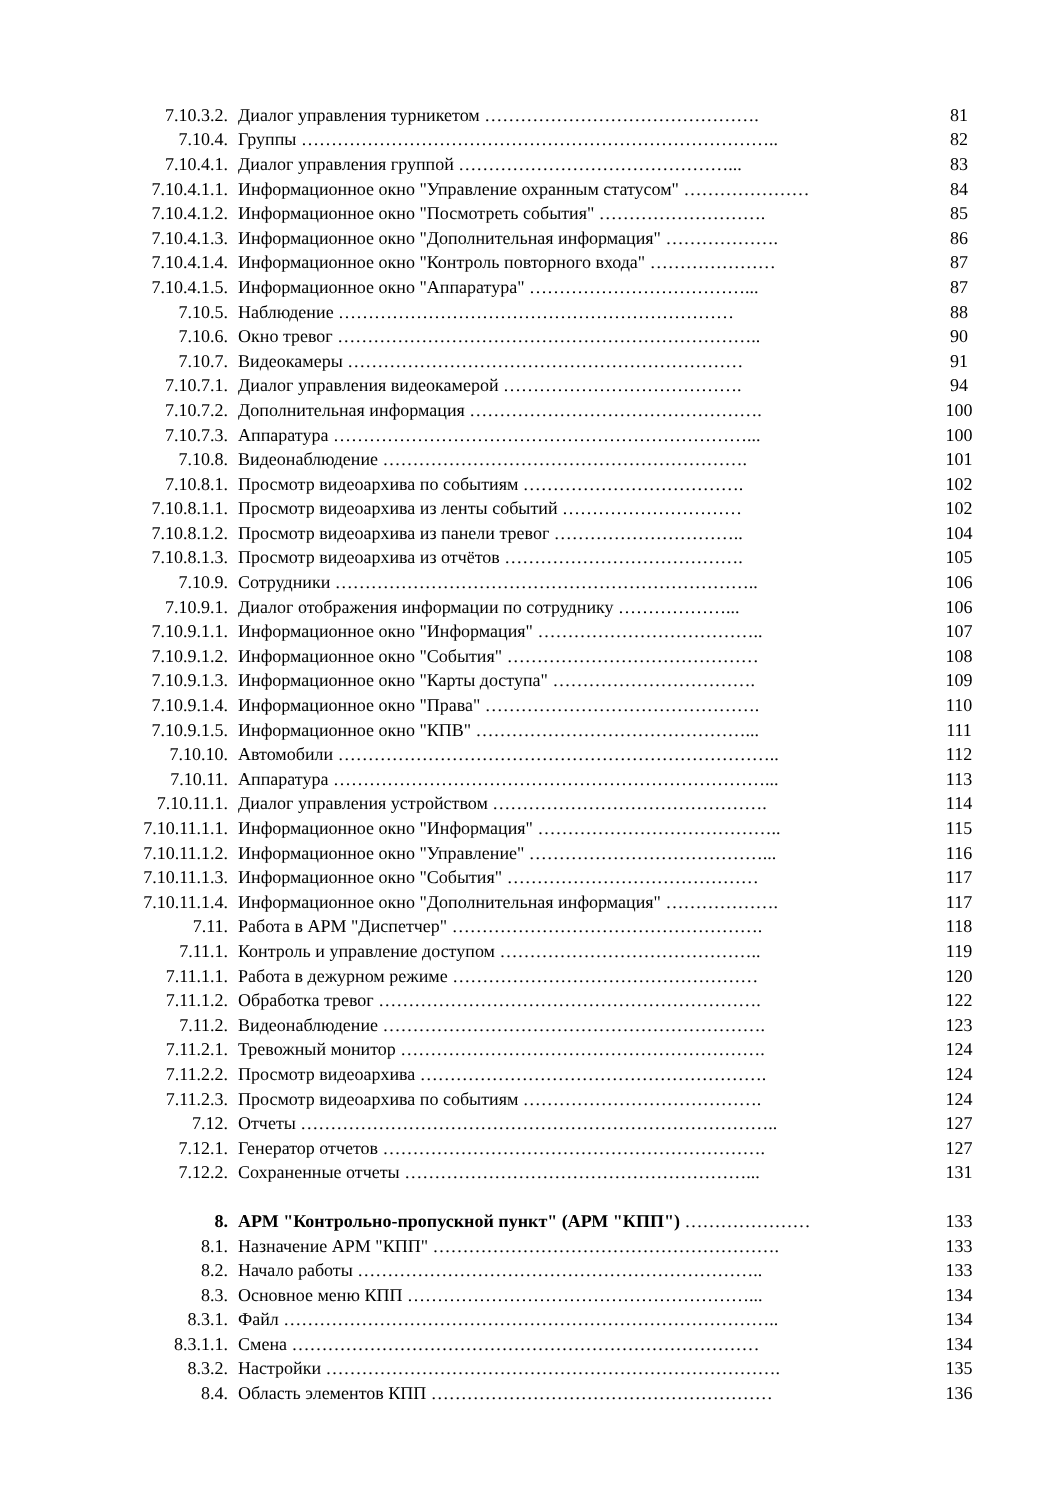| 7.10.3.2. | Диалог управления турникетом ………………………………………. | 81 |
| 7.10.4. | Группы …………………………………………………………………….. | 82 |
| 7.10.4.1. | Диалог управления группой ………………………………………... | 83 |
| 7.10.4.1.1. | Информационное окно "Управление охранным статусом" ………………… | 84 |
| 7.10.4.1.2. | Информационное окно "Посмотреть события" ………………………. | 85 |
| 7.10.4.1.3. | Информационное окно "Дополнительная информация" ………………. | 86 |
| 7.10.4.1.4. | Информационное окно "Контроль повторного входа" ………………… | 87 |
| 7.10.4.1.5. | Информационное окно "Аппаратура" ………………………………... | 87 |
| 7.10.5. | Наблюдение ………………………………………………………… | 88 |
| 7.10.6. | Окно тревог …………………………………………………………….. | 90 |
| 7.10.7. | Видеокамеры ………………………………………………………… | 91 |
| 7.10.7.1. | Диалог управления видеокамерой …………………………………. | 94 |
| 7.10.7.2. | Дополнительная информация …………………………………………. | 100 |
| 7.10.7.3. | Аппаратура ……………………………………………………………... | 100 |
| 7.10.8. | Видеонаблюдение ……………………………………………………. | 101 |
| 7.10.8.1. | Просмотр видеоархива по событиям ………………………………. | 102 |
| 7.10.8.1.1. | Просмотр видеоархива из ленты событий ………………………… | 102 |
| 7.10.8.1.2. | Просмотр видеоархива из панели тревог ………………………….. | 104 |
| 7.10.8.1.3. | Просмотр видеоархива из отчётов …………………………………. | 105 |
| 7.10.9. | Сотрудники …………………………………………………………….. | 106 |
| 7.10.9.1. | Диалог отображения информации по сотруднику ………………... | 106 |
| 7.10.9.1.1. | Информационное окно "Информация" ……………………………….. | 107 |
| 7.10.9.1.2. | Информационное окно "События" …………………………………… | 108 |
| 7.10.9.1.3. | Информационное окно "Карты доступа" ……………………………. | 109 |
| 7.10.9.1.4. | Информационное окно "Права" ………………………………………. | 110 |
| 7.10.9.1.5. | Информационное окно "КПВ" ………………………………………... | 111 |
| 7.10.10. | Автомобили ……………………………………………………………….. | 112 |
| 7.10.11. | Аппаратура ………………………………………………………………... | 113 |
| 7.10.11.1. | Диалог управления устройством ………………………………………. | 114 |
| 7.10.11.1.1. | Информационное окно "Информация" ………………………………….. | 115 |
| 7.10.11.1.2. | Информационное окно "Управление" …………………………………... | 116 |
| 7.10.11.1.3. | Информационное окно "События" …………………………………… | 117 |
| 7.10.11.1.4. | Информационное окно "Дополнительная информация" ………………. | 117 |
| 7.11. | Работа в АРМ "Диспетчер" ……………………………………………. | 118 |
| 7.11.1. | Контроль и управление доступом …………………………………….. | 119 |
| 7.11.1.1. | Работа в дежурном режиме …………………………………………… | 120 |
| 7.11.1.2. | Обработка тревог ………………………………………………………. | 122 |
| 7.11.2. | Видеонаблюдение ………………………………………………………. | 123 |
| 7.11.2.1. | Тревожный монитор ……………………………………………………. | 124 |
| 7.11.2.2. | Просмотр видеоархива …………………………………………………. | 124 |
| 7.11.2.3. | Просмотр видеоархива по событиям …………………………………. | 124 |
| 7.12. | Отчеты …………………………………………………………………….. | 127 |
| 7.12.1. | Генератор отчетов ………………………………………………………. | 127 |
| 7.12.2. | Сохраненные отчеты …………………………………………………... | 131 |
| 8. | АРМ "Контрольно-пропускной пункт" (АРМ "КПП") ………………… | 133 |
| 8.1. | Назначение АРМ "КПП" …………………………………………………. | 133 |
| 8.2. | Начало работы ………………………………………………………….. | 133 |
| 8.3. | Основное меню КПП …………………………………………………... | 134 |
| 8.3.1. | Файл ……………………………………………………………………….. | 134 |
| 8.3.1.1. | Смена …………………………………………………………………… | 134 |
| 8.3.2. | Настройки …………………………………………………………………. | 135 |
| 8.4. | Область элементов КПП ………………………………………………… | 136 |